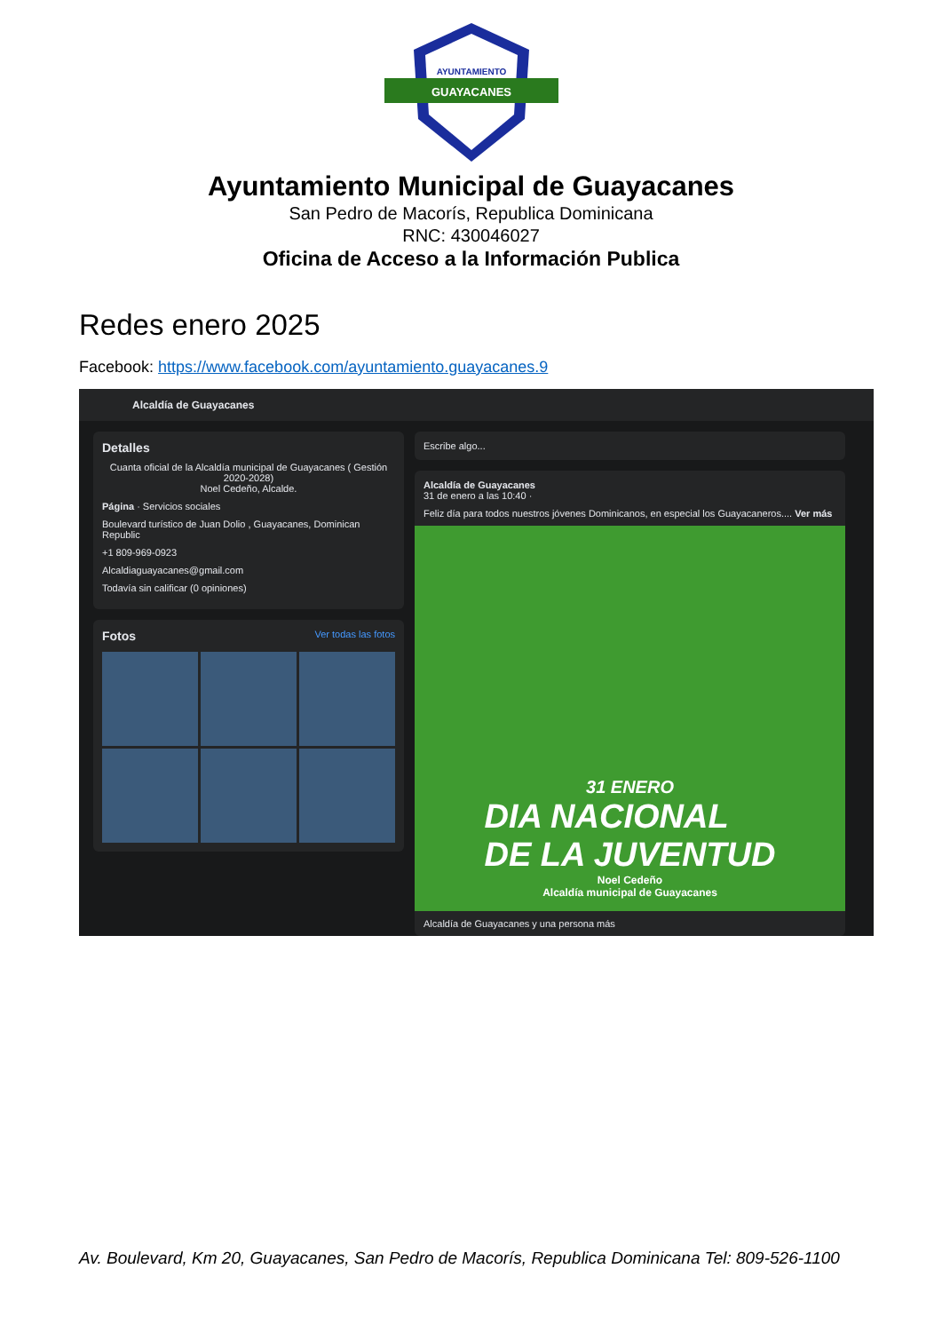AYUNTAMIENTO
GUAYACANES
Ayuntamiento Municipal de Guayacanes
San Pedro de Macorís, Republica Dominicana
RNC: 430046027
Oficina de Acceso a la Información Publica
Redes enero 2025
Facebook: https://www.facebook.com/ayuntamiento.guayacanes.9
Alcaldía de Guayacanes
Detalles
Cuanta oficial de la Alcaldía municipal de Guayacanes ( Gestión 2020-2028)
Noel Cedeño, Alcalde.
Página · Servicios sociales
Boulevard turístico de Juan Dolio , Guayacanes, Dominican Republic
+1 809-969-0923
Alcaldiaguayacanes@gmail.com
Todavía sin calificar (0 opiniones)
Fotos Ver todas las fotos
Escribe algo...
Alcaldía de Guayacanes
31 de enero a las 10:40 ·
Feliz día para todos nuestros jóvenes Dominicanos, en especial los Guayacaneros.... Ver más
31 ENERO
DIA NACIONAL
DE LA JUVENTUD
Noel Cedeño
Alcaldía municipal de Guayacanes
Alcaldía de Guayacanes y una persona más
Av. Boulevard, Km 20, Guayacanes, San Pedro de Macorís, Republica Dominicana Tel: 809-526-1100